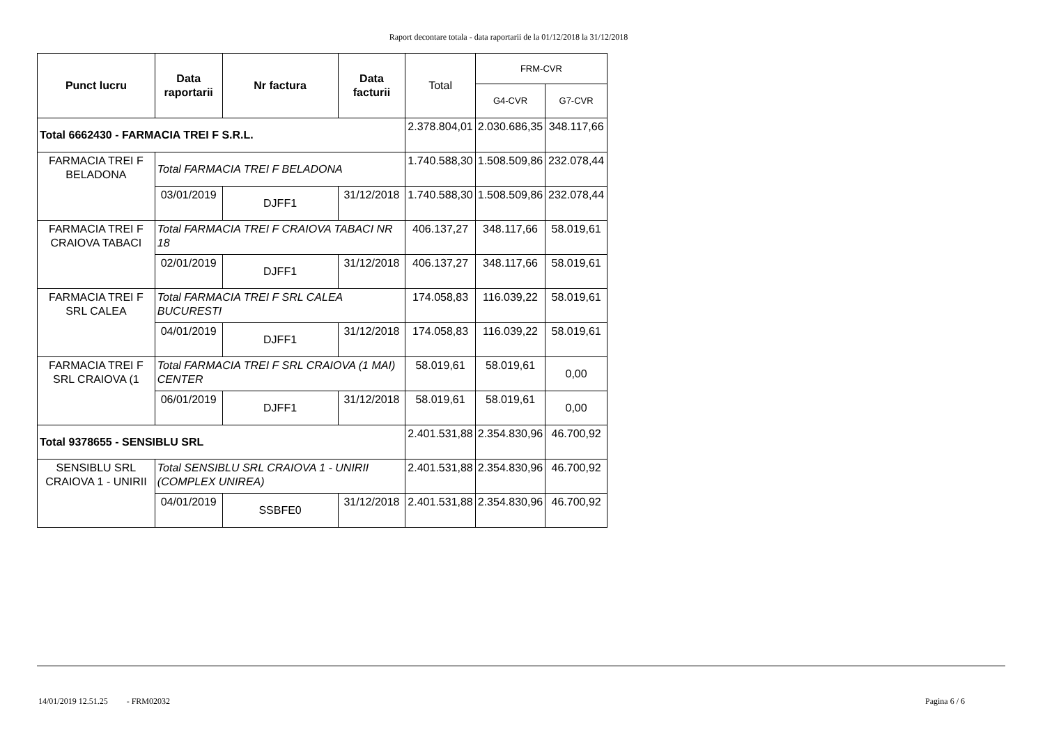Raport decontare totala - data raportarii de la 01/12/2018 la 31/12/2018
| Punct lucru | Data raportarii | Nr factura | Data facturii | Total | FRM-CVR | |
| --- | --- | --- | --- | --- | --- | --- |
| | | | | | G4-CVR | G7-CVR |
| Total 6662430 - FARMACIA TREI F S.R.L. | | | | 2.378.804,01 | 2.030.686,35 | 348.117,66 |
| FARMACIA TREI F BELADONA | Total FARMACIA TREI F BELADONA | | | 1.740.588,30 | 1.508.509,86 | 232.078,44 |
| | 03/01/2019 | DJFF1 | 31/12/2018 | 1.740.588,30 | 1.508.509,86 | 232.078,44 |
| FARMACIA TREI F CRAIOVA TABACI | Total FARMACIA TREI F CRAIOVA TABACI NR 18 | | | 406.137,27 | 348.117,66 | 58.019,61 |
| | 02/01/2019 | DJFF1 | 31/12/2018 | 406.137,27 | 348.117,66 | 58.019,61 |
| FARMACIA TREI F SRL CALEA | Total FARMACIA TREI F SRL CALEA BUCURESTI | | | 174.058,83 | 116.039,22 | 58.019,61 |
| | 04/01/2019 | DJFF1 | 31/12/2018 | 174.058,83 | 116.039,22 | 58.019,61 |
| FARMACIA TREI F SRL CRAIOVA (1 | Total FARMACIA TREI F SRL CRAIOVA (1 MAI) CENTER | | | 58.019,61 | 58.019,61 | 0,00 |
| | 06/01/2019 | DJFF1 | 31/12/2018 | 58.019,61 | 58.019,61 | 0,00 |
| Total 9378655 - SENSIBLU SRL | | | | 2.401.531,88 | 2.354.830,96 | 46.700,92 |
| SENSIBLU SRL CRAIOVA 1 - UNIRII | Total SENSIBLU SRL CRAIOVA 1 - UNIRII (COMPLEX UNIREA) | | | 2.401.531,88 | 2.354.830,96 | 46.700,92 |
| | 04/01/2019 | SSBFE0 | 31/12/2018 | 2.401.531,88 | 2.354.830,96 | 46.700,92 |
14/01/2019 12.51.25 - FRM02032 Pagina 6 / 6